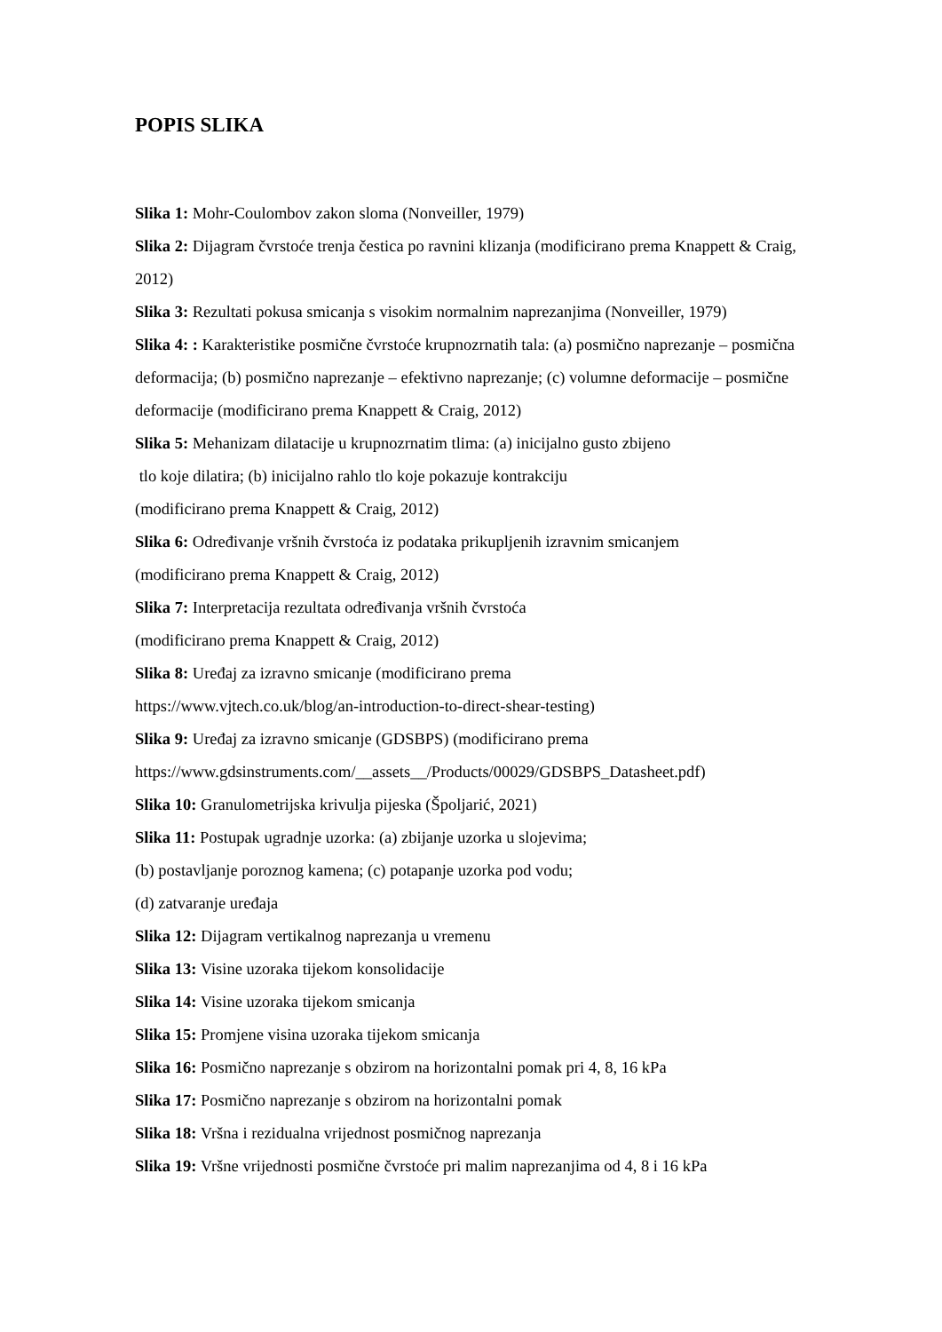POPIS SLIKA
Slika 1: Mohr-Coulombov zakon sloma (Nonveiller, 1979)
Slika 2: Dijagram čvrstoće trenja čestica po ravnini klizanja (modificirano prema Knappett & Craig, 2012)
Slika 3: Rezultati pokusa smicanja s visokim normalnim naprezanjima (Nonveiller, 1979)
Slika 4: : Karakteristike posmične čvrstoće krupnozrnatih tala: (a) posmično naprezanje – posmična deformacija; (b) posmično naprezanje – efektivno naprezanje; (c) volumne deformacije – posmične deformacije (modificirano prema Knappett & Craig, 2012)
Slika 5: Mehanizam dilatacije u krupnozrnatim tlima: (a) inicijalno gusto zbijeno
tlo koje dilatira; (b) inicijalno rahlo tlo koje pokazuje kontrakciju
(modificirano prema Knappett & Craig, 2012)
Slika 6: Određivanje vršnih čvrstoća iz podataka prikupljenih izravnim smicanjem
(modificirano prema Knappett & Craig, 2012)
Slika 7: Interpretacija rezultata određivanja vršnih čvrstoća
(modificirano prema Knappett & Craig, 2012)
Slika 8: Uređaj za izravno smicanje (modificirano prema
https://www.vjtech.co.uk/blog/an-introduction-to-direct-shear-testing)
Slika 9: Uređaj za izravno smicanje (GDSBPS) (modificirano prema
https://www.gdsinstruments.com/__assets__/Products/00029/GDSBPS_Datasheet.pdf)
Slika 10: Granulometrijska krivulja pijeska (Špoljarić, 2021)
Slika 11: Postupak ugradnje uzorka: (a) zbijanje uzorka u slojevima;
(b) postavljanje poroznog kamena; (c) potapanje uzorka pod vodu;
(d) zatvaranje uređaja
Slika 12: Dijagram vertikalnog naprezanja u vremenu
Slika 13: Visine uzoraka tijekom konsolidacije
Slika 14: Visine uzoraka tijekom smicanja
Slika 15: Promjene visina uzoraka tijekom smicanja
Slika 16: Posmično naprezanje s obzirom na horizontalni pomak pri 4, 8, 16 kPa
Slika 17: Posmično naprezanje s obzirom na horizontalni pomak
Slika 18: Vršna i rezidualna vrijednost posmičnog naprezanja
Slika 19: Vršne vrijednosti posmične čvrstoće pri malim naprezanjima od 4, 8 i 16 kPa